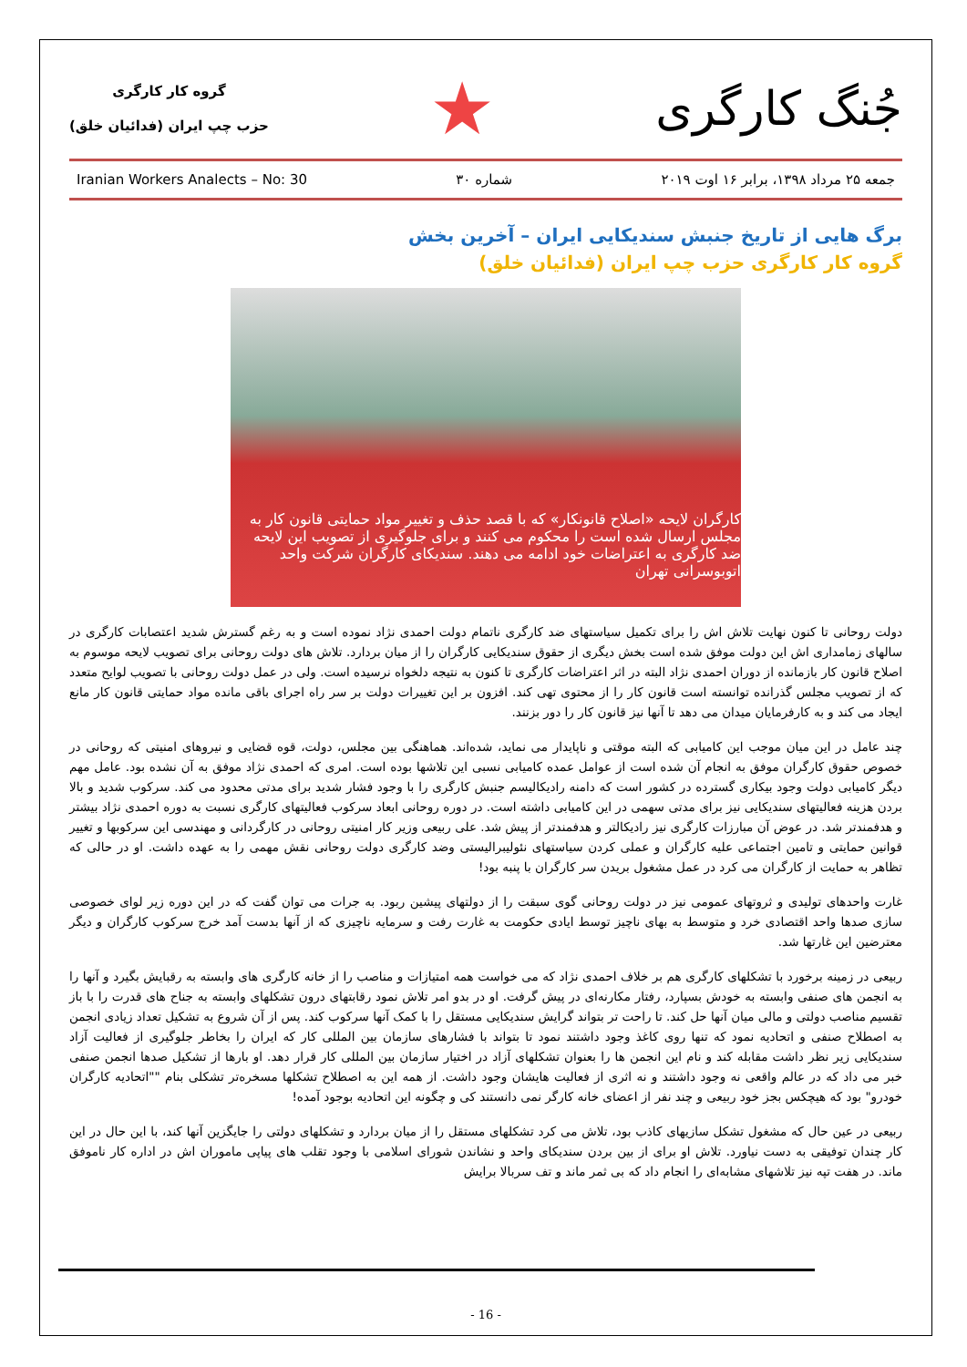گروه کار کارگری
حزب چپ ایران (فدائیان خلق)
★
جُنگ کارگری
Iranian Workers Analects – No: 30 شماره ۳۰ جمعه ۲۵ مرداد ۱۳۹۸، برابر ۱۶ اوت ۲۰۱۹
برگ هایی از تاریخ جنبش سندیکایی ایران – آخرین بخش
گروه کار کارگری حزب چپ ایران (فدائیان خلق)
کارگران لایحه «اصلاح قانونکار» که با قصد حذف و تغییر مواد حمایتی قانون کار به مجلس ارسال شده است را محکوم می کنند و برای جلوگیری از تصویب این لایحه ضد کارگری به اعتراضات خود ادامه می دهند. سندیکای کارگران شرکت واحد اتوبوسرانی تهران
دولت روحانی تا کنون نهایت تلاش اش را برای تکمیل سیاستهای ضد کارگری ناتمام دولت احمدی نژاد نموده است و به رغم گسترش شدید اعتصابات کارگری در سالهای زمامداری اش این دولت موفق شده است بخش دیگری از حقوق سندیکایی کارگران را از میان بردارد. تلاش های دولت روحانی برای تصویب لایحه موسوم به اصلاح قانون کار بازمانده از دوران احمدی نژاد البته در اثر اعتراضات کارگری تا کنون به نتیجه دلخواه نرسیده است. ولی در عمل دولت روحانی با تصویب لوایح متعدد که از تصویب مجلس گذرانده توانسته است قانون کار را از محتوی تهی کند. افزون بر این تغییرات دولت بر سر راه اجرای باقی مانده مواد حمایتی قانون کار مانع ایجاد می کند و به کارفرمایان میدان می دهد تا آنها نیز قانون کار را دور بزنند.
چند عامل در این میان موجب این کامیابی که البته موقتی و ناپایدار می نماید، شده‌اند. هماهنگی بین مجلس، دولت، قوه قضایی و نیروهای امنیتی که روحانی در خصوص حقوق کارگران موفق به انجام آن شده است از عوامل عمده کامیابی نسبی این تلاشها بوده است. امری که احمدی نژاد موفق به آن نشده بود. عامل مهم دیگر کامیابی دولت وجود بیکاری گسترده در کشور است که دامنه رادیکالیسم جنبش کارگری را با وجود فشار شدید برای مدتی محدود می کند. سرکوب شدید و بالا بردن هزینه فعالیتهای سندیکایی نیز برای مدتی سهمی در این کامیابی داشته است. در دوره روحانی ابعاد سرکوب فعالیتهای کارگری نسبت به دوره احمدی نژاد بیشتر و هدفمندتر شد. در عوض آن مبارزات کارگری نیز رادیکالتر و هدفمندتر از پیش شد. علی ربیعی وزیر کار امنیتی روحانی در کارگردانی و مهندسی این سرکوبها و تغییر قوانین حمایتی و تامین اجتماعی علیه کارگران و عملی کردن سیاستهای نئولیبرالیستی وضد کارگری دولت روحانی نقش مهمی را به عهده داشت. او در حالی که تظاهر به حمایت از کارگران می کرد در عمل مشغول بریدن سر کارگران با پنبه بود!
غارت واحدهای تولیدی و ثروتهای عمومی نیز در دولت روحانی گوی سبقت را از دولتهای پیشین ربود. به جرات می توان گفت که در این دوره زیر لوای خصوصی سازی صدها واحد اقتصادی خرد و متوسط به بهای ناچیز توسط ایادی حکومت به غارت رفت و سرمایه ناچیزی که از آنها بدست آمد خرج سرکوب کارگران و دیگر معترضین این غارتها شد.
ربیعی در زمینه برخورد با تشکلهای کارگری هم بر خلاف احمدی نژاد که می خواست همه امتیازات و مناصب را از خانه کارگری های وابسته به رقبایش بگیرد و آنها را به انجمن های صنفی وابسته به خودش بسپارد، رفتار مکارنه‌ای در پیش گرفت. او در بدو امر تلاش نمود رقابتهای درون تشکلهای وابسته به جناح های قدرت را با باز تقسیم مناصب دولتی و مالی میان آنها حل کند. تا راحت تر بتواند گرایش سندیکایی مستقل را با کمک آنها سرکوب کند. پس از آن شروع به تشکیل تعداد زیادی انجمن به اصطلاح صنفی و اتحادیه نمود که تنها روی کاغذ وجود داشتند نمود تا بتواند با فشارهای سازمان بین المللی کار که ایران را بخاطر جلوگیری از فعالیت آزاد سندیکایی زیر نظر داشت مقابله کند و نام این انجمن ها را بعنوان تشکلهای آزاد در اختیار سازمان بین المللی کار قرار دهد. او بارها از تشکیل صدها انجمن صنفی خبر می داد که در عالم واقعی نه وجود داشتند و نه اثری از فعالیت هایشان وجود داشت. از همه این به اصطلاح تشکلها مسخره‌تر تشکلی بنام ""اتحادیه کارگران خودرو" بود که هیچکس بجز خود ربیعی و چند نفر از اعضای خانه کارگر نمی دانستند کی و چگونه این اتحادیه بوجود آمده!
ربیعی در عین حال که مشغول تشکل سازیهای کاذب بود، تلاش می کرد تشکلهای مستقل را از میان بردارد و تشکلهای دولتی را جایگزین آنها کند، با این حال در این کار چندان توفیقی به دست نیاورد. تلاش او برای از بین بردن سندیکای واحد و نشاندن شورای اسلامی با وجود تقلب های پیاپی ماموران اش در اداره کار ناموفق ماند. در هفت تپه نیز تلاشهای مشابه‌ای را انجام داد که بی ثمر ماند و تف سربالا برایش
- 16 -